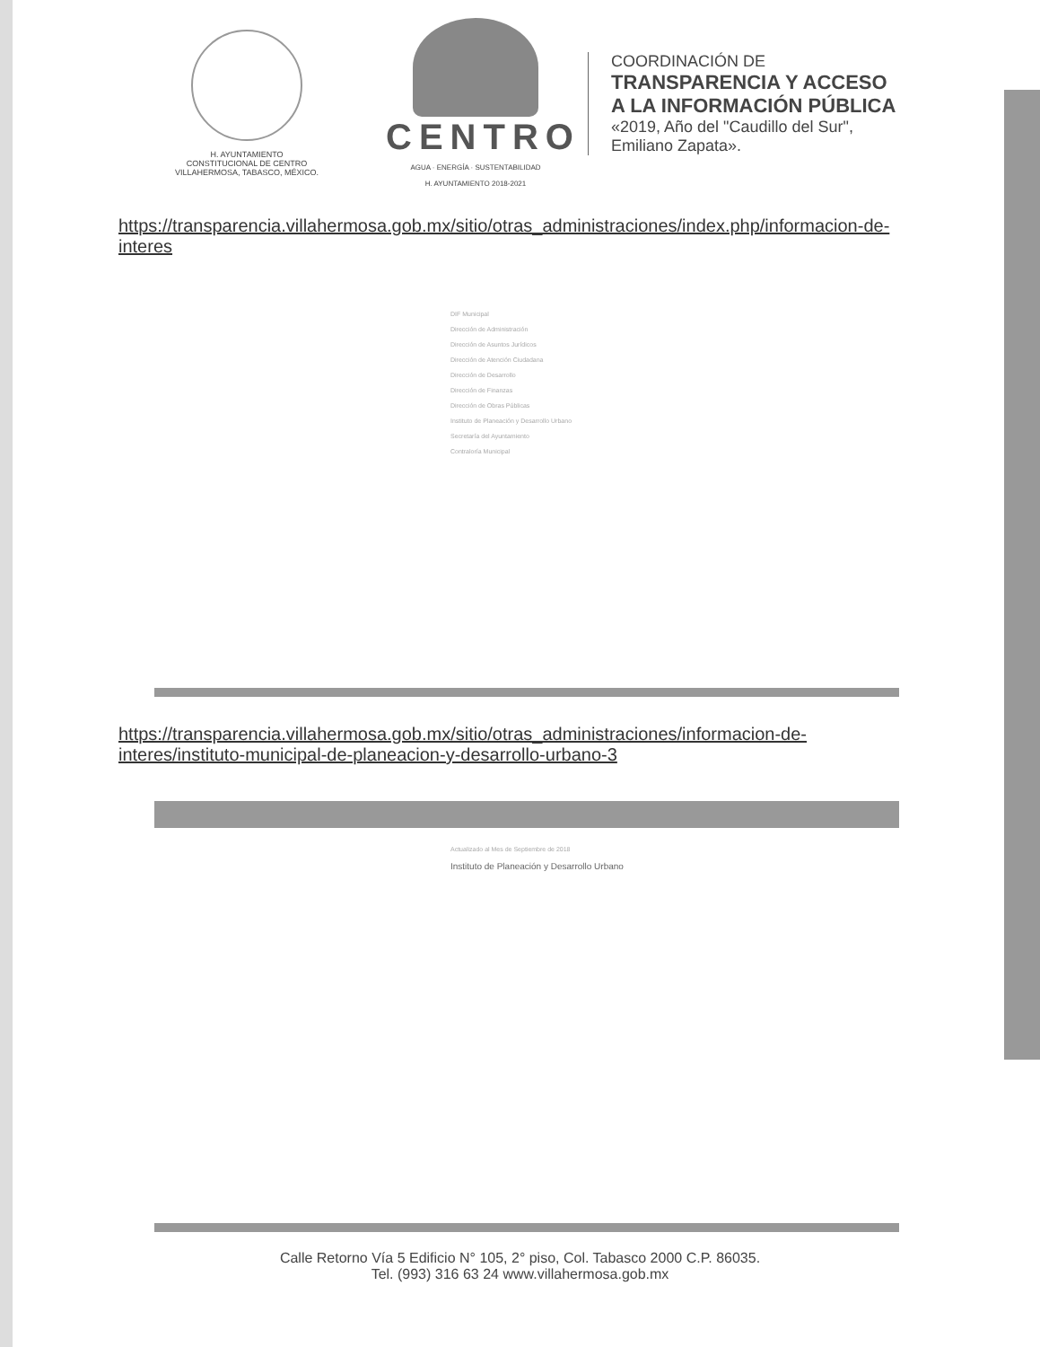H. AYUNTAMIENTO
CONSTITUCIONAL DE CENTRO
VILLAHERMOSA, TABASCO, MÉXICO.
CENTRO
AGUA · ENERGÍA · SUSTENTABILIDAD
H. AYUNTAMIENTO 2018-2021
COORDINACIÓN DE
TRANSPARENCIA Y ACCESO
A LA INFORMACIÓN PÚBLICA
«2019, Año del "Caudillo del Sur",
Emiliano Zapata».
https://transparencia.villahermosa.gob.mx/sitio/otras_administraciones/index.php/informacion-de-interes
DIF Municipal
Dirección de Administración
Dirección de Asuntos Jurídicos
Dirección de Atención Ciudadana
Dirección de Desarrollo
Dirección de Finanzas
Dirección de Obras Públicas
Instituto de Planeación y Desarrollo Urbano
Secretaría del Ayuntamiento
Contraloría Municipal
https://transparencia.villahermosa.gob.mx/sitio/otras_administraciones/informacion-de-interes/instituto-municipal-de-planeacion-y-desarrollo-urbano-3
Actualizado al Mes de Septiembre de 2018
Instituto de Planeación y Desarrollo Urbano
Calle Retorno Vía 5 Edificio N° 105, 2° piso, Col. Tabasco 2000 C.P. 86035.
Tel. (993) 316 63 24 www.villahermosa.gob.mx